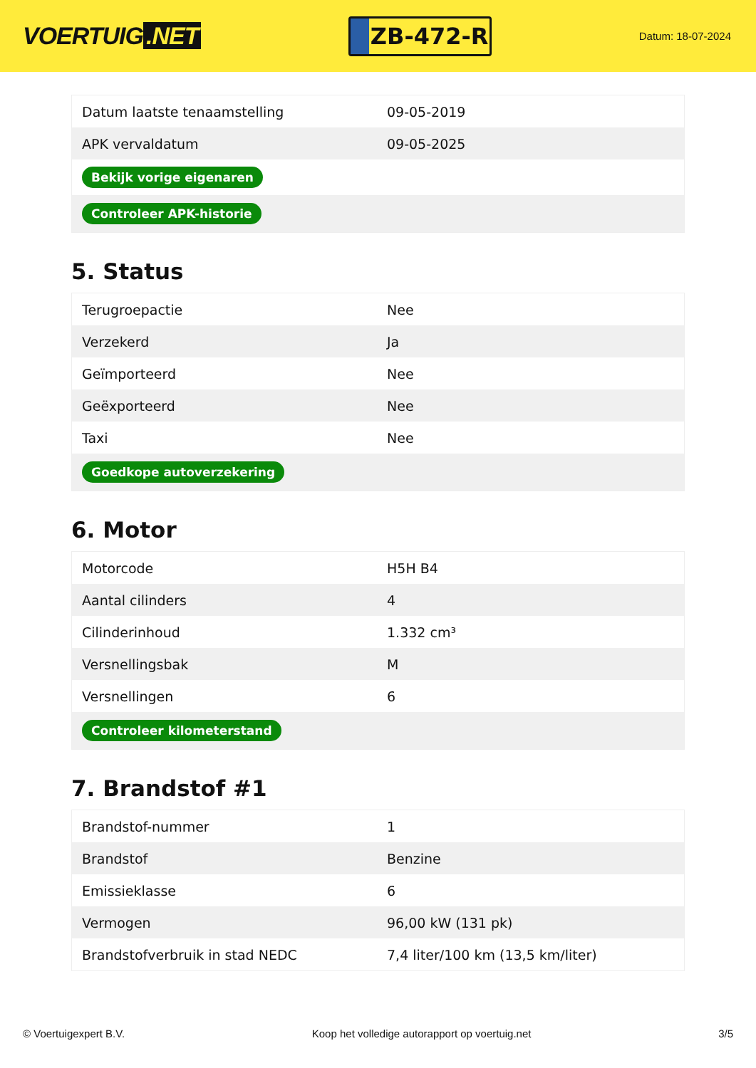VOERTUIG.NET
ZB-472-R
Datum: 18-07-2024
| Datum laatste tenaamstelling | 09-05-2019 |
| APK vervaldatum | 09-05-2025 |
| Bekijk vorige eigenaren | |
| Controleer APK-historie | |
5. Status
| Terugroepactie | Nee |
| Verzekerd | Ja |
| Geïmporteerd | Nee |
| Geëxporteerd | Nee |
| Taxi | Nee |
| Goedkope autoverzekering | |
6. Motor
| Motorcode | H5H B4 |
| Aantal cilinders | 4 |
| Cilinderinhoud | 1.332 cm³ |
| Versnellingsbak | M |
| Versnellingen | 6 |
| Controleer kilometerstand | |
7. Brandstof #1
| Brandstof-nummer | 1 |
| Brandstof | Benzine |
| Emissieklasse | 6 |
| Vermogen | 96,00 kW (131 pk) |
| Brandstofverbruik in stad NEDC | 7,4 liter/100 km (13,5 km/liter) |
© Voertuigexpert B.V. Koop het volledige autorapport op voertuig.net 3/5